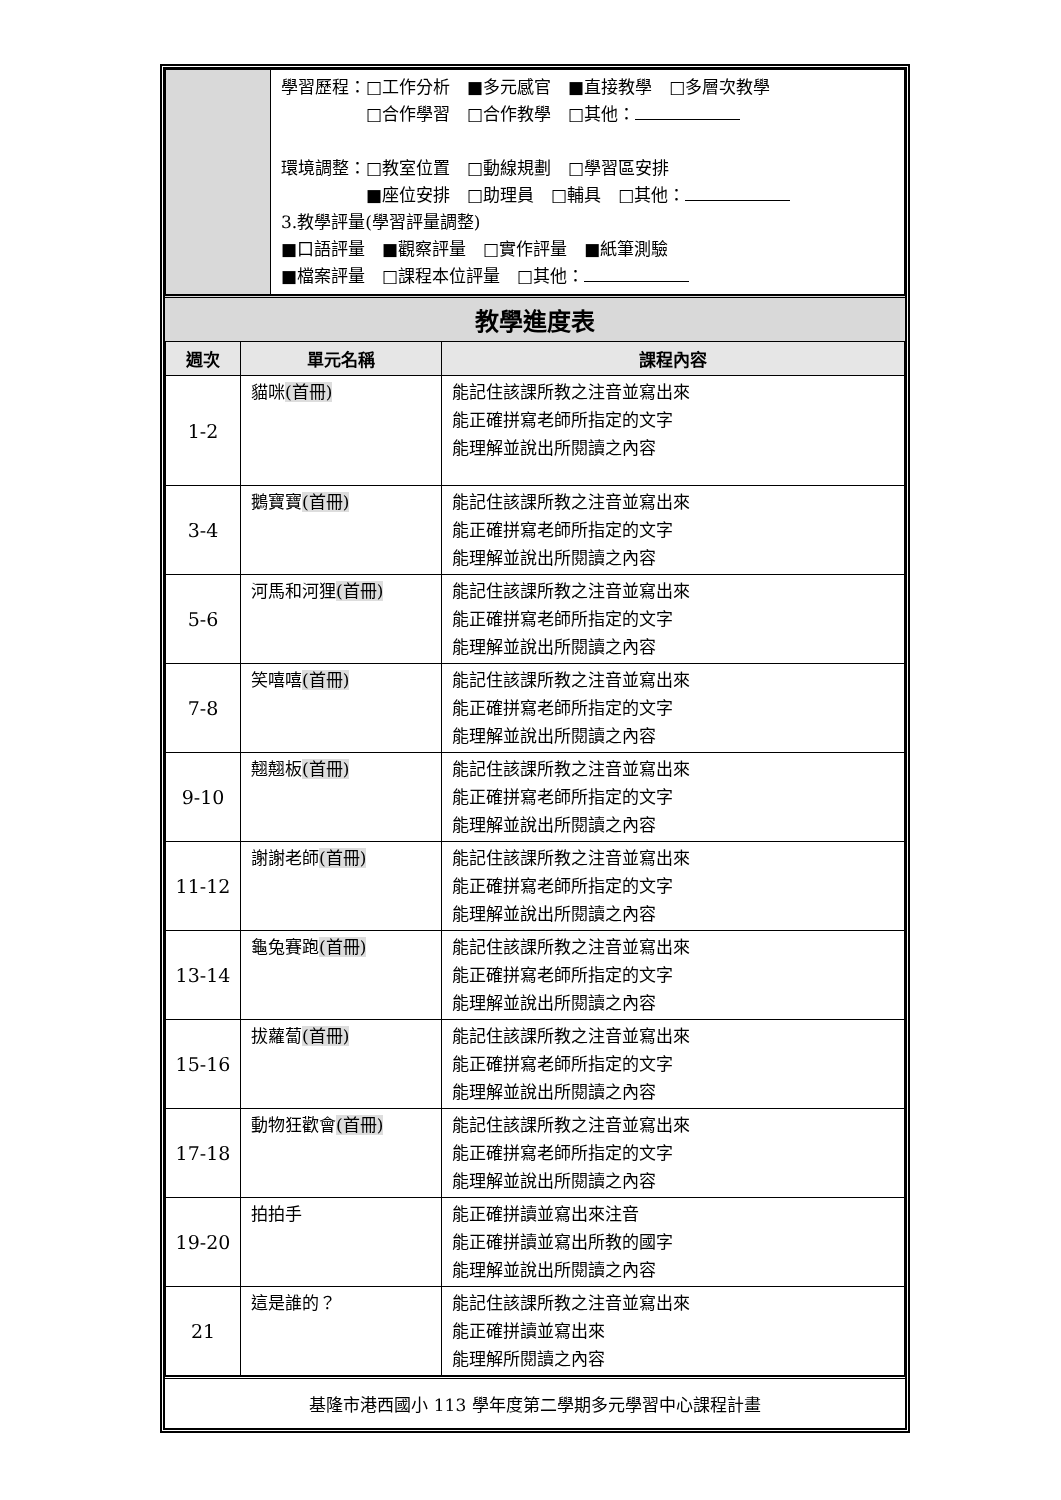| | 學習歷程：□工作分析 ■多元感官 ■直接教學 □多層次教學 □合作學習 □合作教學 □其他： 環境調整：□教室位置 □動線規劃 □學習區安排 ■座位安排 □助理員 □輔具 □其他： 3.教學評量(學習評量調整) ■口語評量 ■觀察評量 □實作評量 ■紙筆測驗 ■檔案評量 □課程本位評量 □其他： |
教學進度表
| 週次 | 單元名稱 | 課程內容 |
| --- | --- | --- |
| 1-2 | 貓咪 (首冊) | 能記住該課所教之注音並寫出來 能正確拼寫老師所指定的文字 能理解並說出所閱讀之內容 |
| 3-4 | 鵝寶寶 (首冊) | 能記住該課所教之注音並寫出來 能正確拼寫老師所指定的文字 能理解並說出所閱讀之內容 |
| 5-6 | 河馬和河狸 (首冊) | 能記住該課所教之注音並寫出來 能正確拼寫老師所指定的文字 能理解並說出所閱讀之內容 |
| 7-8 | 笑嘻嘻 (首冊) | 能記住該課所教之注音並寫出來 能正確拼寫老師所指定的文字 能理解並說出所閱讀之內容 |
| 9-10 | 翹翹板 (首冊) | 能記住該課所教之注音並寫出來 能正確拼寫老師所指定的文字 能理解並說出所閱讀之內容 |
| 11-12 | 謝謝老師 (首冊) | 能記住該課所教之注音並寫出來 能正確拼寫老師所指定的文字 能理解並說出所閱讀之內容 |
| 13-14 | 龜兔賽跑 (首冊) | 能記住該課所教之注音並寫出來 能正確拼寫老師所指定的文字 能理解並說出所閱讀之內容 |
| 15-16 | 拔蘿蔔 (首冊) | 能記住該課所教之注音並寫出來 能正確拼寫老師所指定的文字 能理解並說出所閱讀之內容 |
| 17-18 | 動物狂歡會 (首冊) | 能記住該課所教之注音並寫出來 能正確拼寫老師所指定的文字 能理解並說出所閱讀之內容 |
| 19-20 | 拍拍手 | 能正確拼讀並寫出來注音 能正確拼讀並寫出所教的國字 能理解並說出所閱讀之內容 |
| 21 | 這是誰的？ | 能記住該課所教之注音並寫出來 能正確拼讀並寫出來 能理解所閱讀之內容 |
基隆市港西國小 113 學年度第二學期多元學習中心課程計畫